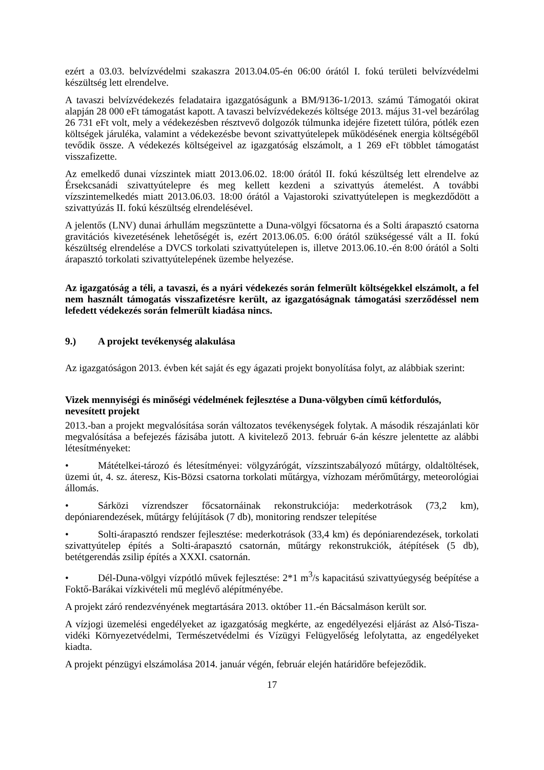ezért a 03.03. belvízvédelmi szakaszra 2013.04.05-én 06:00 órától I. fokú területi belvízvédelmi készültség lett elrendelve.
A tavaszi belvízvédekezés feladataira igazgatóságunk a BM/9136-1/2013. számú Támogatói okirat alapján 28 000 eFt támogatást kapott. A tavaszi belvízvédekezés költsége 2013. május 31-vel bezárólag 26 731 eFt volt, mely a védekezésben résztvevő dolgozók túlmunka idejére fizetett túlóra, pótlék ezen költségek járuléka, valamint a védekezésbe bevont szivattyútelepek működésének energia költségéből tevődik össze. A védekezés költségeivel az igazgatóság elszámolt, a 1 269 eFt többlet támogatást visszafizette.
Az emelkedő dunai vízszintek miatt 2013.06.02. 18:00 órától II. fokú készültség lett elrendelve az Érsekcsanádi szivattyútelepre és meg kellett kezdeni a szivattyús átemelést. A további vízszintemelkedés miatt 2013.06.03. 18:00 órától a Vajastoroki szivattyútelepen is megkezdődött a szivattyúzás II. fokú készültség elrendelésével.
A jelentős (LNV) dunai árhullám megszüntette a Duna-völgyi főcsatorna és a Solti árapasztó csatorna gravitációs kivezetésének lehetőségét is, ezért 2013.06.05. 6:00 órától szükségessé vált a II. fokú készültség elrendelése a DVCS torkolati szivattyútelepen is, illetve 2013.06.10.-én 8:00 órától a Solti árapasztó torkolati szivattyútelepének üzembe helyezése.
Az igazgatóság a téli, a tavaszi, és a nyári védekezés során felmerült költségekkel elszámolt, a fel nem használt támogatás visszafizetésre került, az igazgatóságnak támogatási szerződéssel nem lefedett védekezés során felmerült kiadása nincs.
9.) A projekt tevékenység alakulása
Az igazgatóságon 2013. évben két saját és egy ágazati projekt bonyolítása folyt, az alábbiak szerint:
Vizek mennyiségi és minőségi védelmének fejlesztése a Duna-völgyben című kétfordulós, nevesített projekt
2013.-ban a projekt megvalósítása során változatos tevékenységek folytak. A második részajánlati kör megvalósítása a befejezés fázisába jutott. A kivitelező 2013. február 6-án készre jelentette az alábbi létesítményeket:
• Mátételkei-tározó és létesítményei: völgyzárógát, vízszintszabályozó műtárgy, oldaltöltések, üzemi út, 4. sz. áteresz, Kis-Bözsi csatorna torkolati műtárgya, vízhozam mérőműtárgy, meteorológiai állomás.
• Sárközi vízrendszer főcsatornáinak rekonstrukciója: mederkotrások (73,2 km), depóniarendezések, műtárgy felújítások (7 db), monitoring rendszer telepítése
• Solti-árapasztó rendszer fejlesztése: mederkotrások (33,4 km) és depóniarendezések, torkolati szivattyútelep építés a Solti-árapasztó csatornán, műtárgy rekonstrukciók, átépítések (5 db), betétgerendás zsilip építés a XXXI. csatornán.
• Dél-Duna-völgyi vízpótló művek fejlesztése: 2*1 m<sup>3</sup>/s kapacitású szivattyúegység beépítése a Foktő-Barákai vízkivételi mű meglévő alépítményébe.
A projekt záró rendezvényének megtartására 2013. október 11.-én Bácsalmáson került sor.
A vízjogi üzemelési engedélyeket az igazgatóság megkérte, az engedélyezési eljárást az Alsó-Tisza-vidéki Környezetvédelmi, Természetvédelmi és Vízügyi Felügyelőség lefolytatta, az engedélyeket kiadta.
A projekt pénzügyi elszámolása 2014. január végén, február elején határidőre befejeződik.
17